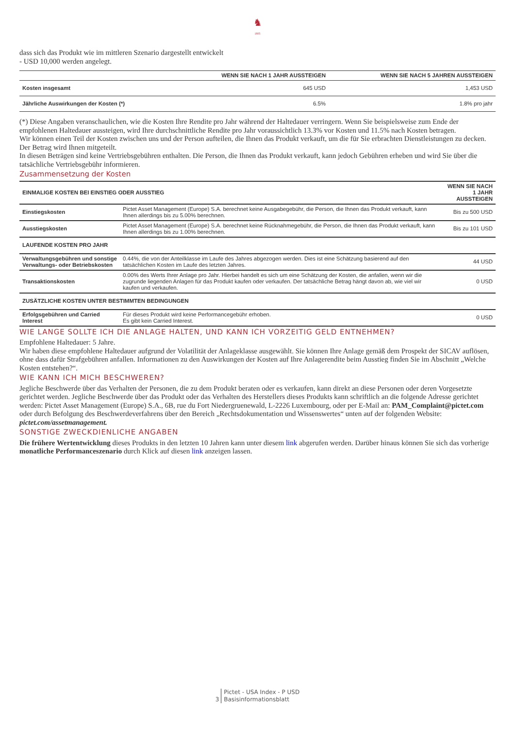♞
1805
dass sich das Produkt wie im mittleren Szenario dargestellt entwickelt
- USD 10,000 werden angelegt.
| | WENN SIE NACH 1 JAHR AUSSTEIGEN | WENN SIE NACH 5 JAHREN AUSSTEIGEN |
| --- | --- | --- |
| Kosten insgesamt | 645 USD | 1,453 USD |
| Jährliche Auswirkungen der Kosten (*) | 6.5% | 1.8% pro jahr |
(*) Diese Angaben veranschaulichen, wie die Kosten Ihre Rendite pro Jahr während der Haltedauer verringern. Wenn Sie beispielsweise zum Ende der empfohlenen Haltedauer aussteigen, wird Ihre durchschnittliche Rendite pro Jahr voraussichtlich 13.3% vor Kosten und 11.5% nach Kosten betragen.
Wir können einen Teil der Kosten zwischen uns und der Person aufteilen, die Ihnen das Produkt verkauft, um die für Sie erbrachten Dienstleistungen zu decken. Der Betrag wird Ihnen mitgeteilt.
In diesen Beträgen sind keine Vertriebsgebühren enthalten. Die Person, die Ihnen das Produkt verkauft, kann jedoch Gebühren erheben und wird Sie über die tatsächliche Vertriebsgebühr informieren.
Zusammensetzung der Kosten
| EINMALIGE KOSTEN BEI EINSTIEG ODER AUSSTIEG | | WENN SIE NACH 1 JAHR AUSSTEIGEN |
| --- | --- | --- |
| Einstiegskosten | Pictet Asset Management (Europe) S.A. berechnet keine Ausgabegebühr, die Person, die Ihnen das Produkt verkauft, kann Ihnen allerdings bis zu 5.00% berechnen. | Bis zu 500 USD |
| Ausstiegskosten | Pictet Asset Management (Europe) S.A. berechnet keine Rücknahmegebühr, die Person, die Ihnen das Produkt verkauft, kann Ihnen allerdings bis zu 1.00% berechnen. | Bis zu 101 USD |
| LAUFENDE KOSTEN PRO JAHR | | |
| Verwaltungsgebühren und sonstige Verwaltungs- oder Betriebskosten | 0.44%, die von der Anteilklasse im Laufe des Jahres abgezogen werden. Dies ist eine Schätzung basierend auf den tatsächlichen Kosten im Laufe des letzten Jahres. | 44 USD |
| Transaktionskosten | 0.00% des Werts Ihrer Anlage pro Jahr. Hierbei handelt es sich um eine Schätzung der Kosten, die anfallen, wenn wir die zugrunde liegenden Anlagen für das Produkt kaufen oder verkaufen. Der tatsächliche Betrag hängt davon ab, wie viel wir kaufen und verkaufen. | 0 USD |
| ZUSÄTZLICHE KOSTEN UNTER BESTIMMTEN BEDINGUNGEN | | |
| Erfolgsgebühren und Carried Interest | Für dieses Produkt wird keine Performancegebühr erhoben. Es gibt kein Carried Interest. | 0 USD |
WIE LANGE SOLLTE ICH DIE ANLAGE HALTEN, UND KANN ICH VORZEITIG GELD ENTNEHMEN?
Empfohlene Haltedauer: 5 Jahre.
Wir haben diese empfohlene Haltedauer aufgrund der Volatilität der Anlageklasse ausgewählt. Sie können Ihre Anlage gemäß dem Prospekt der SICAV auflösen, ohne dass dafür Strafgebühren anfallen. Informationen zu den Auswirkungen der Kosten auf Ihre Anlagerendite beim Ausstieg finden Sie im Abschnitt „Welche Kosten entstehen?“.
WIE KANN ICH MICH BESCHWEREN?
Jegliche Beschwerde über das Verhalten der Personen, die zu dem Produkt beraten oder es verkaufen, kann direkt an diese Personen oder deren Vorgesetzte gerichtet werden. Jegliche Beschwerde über das Produkt oder das Verhalten des Herstellers dieses Produkts kann schriftlich an die folgende Adresse gerichtet werden: Pictet Asset Management (Europe) S.A., 6B, rue du Fort Niedergruenewald, L-2226 Luxembourg, oder per E-Mail an: PAM_Complaint@pictet.com oder durch Befolgung des Beschwerdeverfahrens über den Bereich „Rechtsdokumentation und Wissenswertes“ unten auf der folgenden Website: pictet.com/assetmanagement.
SONSTIGE ZWECKDIENLICHE ANGABEN
Die frühere Wertentwicklung dieses Produkts in den letzten 10 Jahren kann unter diesem link abgerufen werden. Darüber hinaus können Sie sich das vorherige monatliche Performanceszenario durch Klick auf diesen link anzeigen lassen.
3
Pictet - USA Index - P USD
Basisinformationsblatt